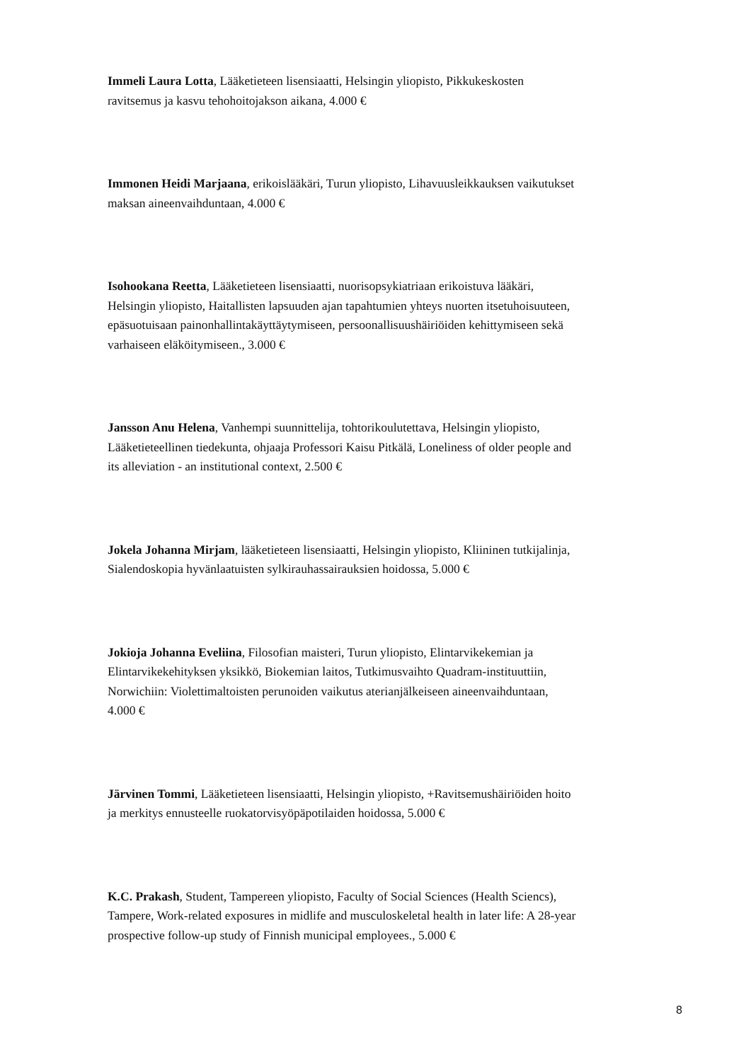Immeli Laura Lotta, Lääketieteen lisensiaatti, Helsingin yliopisto, Pikkukeskosten ravitsemus ja kasvu tehohoitojakson aikana, 4.000 €
Immonen Heidi Marjaana, erikoislääkäri, Turun yliopisto, Lihavuusleikkauksen vaikutukset maksan aineenvaihduntaan, 4.000 €
Isohookana Reetta, Lääketieteen lisensiaatti, nuorisopsykiatriaan erikoistuva lääkäri, Helsingin yliopisto, Haitallisten lapsuuden ajan tapahtumien yhteys nuorten itsetuhoisuuteen, epäsuotuisaan painonhallintakäyttäytymiseen, persoonallisuushäiriöiden kehittymiseen sekä varhaiseen eläköitymiseen., 3.000 €
Jansson Anu Helena, Vanhempi suunnittelija, tohtorikoulutettava, Helsingin yliopisto, Lääketieteellinen tiedekunta, ohjaaja Professori Kaisu Pitkälä, Loneliness of older people and its alleviation - an institutional context, 2.500 €
Jokela Johanna Mirjam, lääketieteen lisensiaatti, Helsingin yliopisto, Kliininen tutkijalinja, Sialendoskopia hyvänlaatuisten sylkirauhassairauksien hoidossa, 5.000 €
Jokioja Johanna Eveliina, Filosofian maisteri, Turun yliopisto, Elintarvikekemian ja Elintarvikekehityksen yksikkö, Biokemian laitos, Tutkimusvaihto Quadram-instituuttiin, Norwichiin: Violettimaltoisten perunoiden vaikutus aterianjälkeiseen aineenvaihduntaan, 4.000 €
Järvinen Tommi, Lääketieteen lisensiaatti, Helsingin yliopisto, +Ravitsemushäiriöiden hoito ja merkitys ennusteelle ruokatorvisyöpäpotilaiden hoidossa, 5.000 €
K.C. Prakash, Student, Tampereen yliopisto, Faculty of Social Sciences (Health Sciencs), Tampere, Work-related exposures in midlife and musculoskeletal health in later life: A 28-year prospective follow-up study of Finnish municipal employees., 5.000 €
8